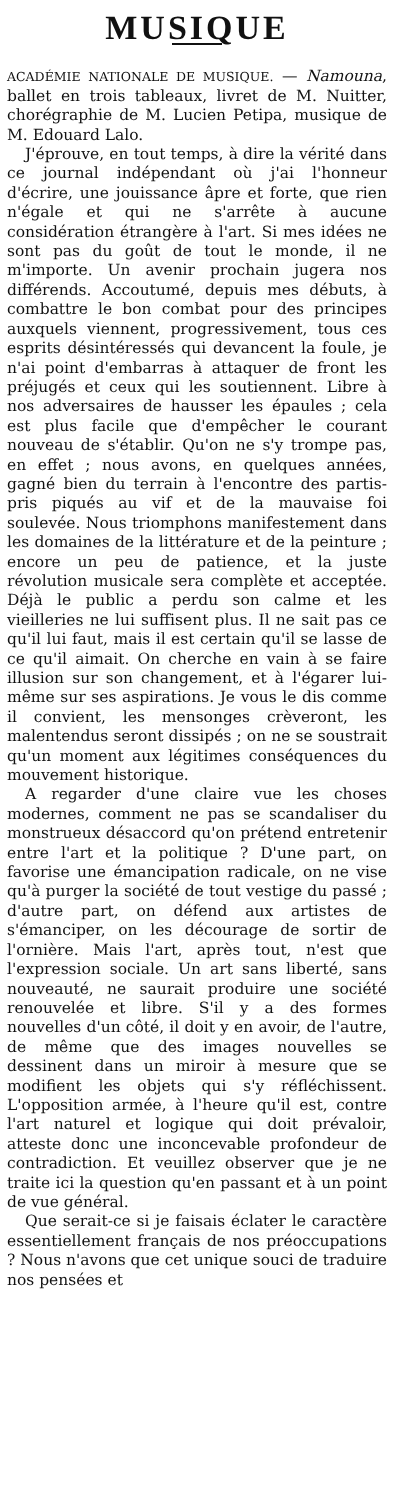MUSIQUE
ACADÉMIE NATIONALE DE MUSIQUE. — Namouna, ballet en trois tableaux, livret de M. Nuitter, chorégraphie de M. Lucien Petipa, musique de M. Edouard Lalo.
J'éprouve, en tout temps, à dire la vérité dans ce journal indépendant où j'ai l'honneur d'écrire, une jouissance âpre et forte, que rien n'égale et qui ne s'arrête à aucune considération étrangère à l'art. Si mes idées ne sont pas du goût de tout le monde, il ne m'importe. Un avenir prochain jugera nos différends. Accoutumé, depuis mes débuts, à combattre le bon combat pour des principes auxquels viennent, progressivement, tous ces esprits désintéressés qui devancent la foule, je n'ai point d'embarras à attaquer de front les préjugés et ceux qui les soutiennent. Libre à nos adversaires de hausser les épaules ; cela est plus facile que d'empêcher le courant nouveau de s'établir. Qu'on ne s'y trompe pas, en effet ; nous avons, en quelques années, gagné bien du terrain à l'encontre des partis-pris piqués au vif et de la mauvaise foi soulevée. Nous triomphons manifestement dans les domaines de la littérature et de la peinture ; encore un peu de patience, et la juste révolution musicale sera complète et acceptée. Déjà le public a perdu son calme et les vieilleries ne lui suffisent plus. Il ne sait pas ce qu'il lui faut, mais il est certain qu'il se lasse de ce qu'il aimait. On cherche en vain à se faire illusion sur son changement, et à l'égarer lui-même sur ses aspirations. Je vous le dis comme il convient, les mensonges crèveront, les malentendus seront dissipés ; on ne se soustrait qu'un moment aux légitimes conséquences du mouvement historique.
A regarder d'une claire vue les choses modernes, comment ne pas se scandaliser du monstrueux désaccord qu'on prétend entretenir entre l'art et la politique ? D'une part, on favorise une émancipation radicale, on ne vise qu'à purger la société de tout vestige du passé ; d'autre part, on défend aux artistes de s'émanciper, on les décourage de sortir de l'ornière. Mais l'art, après tout, n'est que l'expression sociale. Un art sans liberté, sans nouveauté, ne saurait produire une société renouvelée et libre. S'il y a des formes nouvelles d'un côté, il doit y en avoir, de l'autre, de même que des images nouvelles se dessinent dans un miroir à mesure que se modifient les objets qui s'y réfléchissent. L'opposition armée, à l'heure qu'il est, contre l'art naturel et logique qui doit prévaloir, atteste donc une inconcevable profondeur de contradiction. Et veuillez observer que je ne traite ici la question qu'en passant et à un point de vue général.
Que serait-ce si je faisais éclater le caractère essentiellement français de nos préoccupations ? Nous n'avons que cet unique souci de traduire nos pensées et